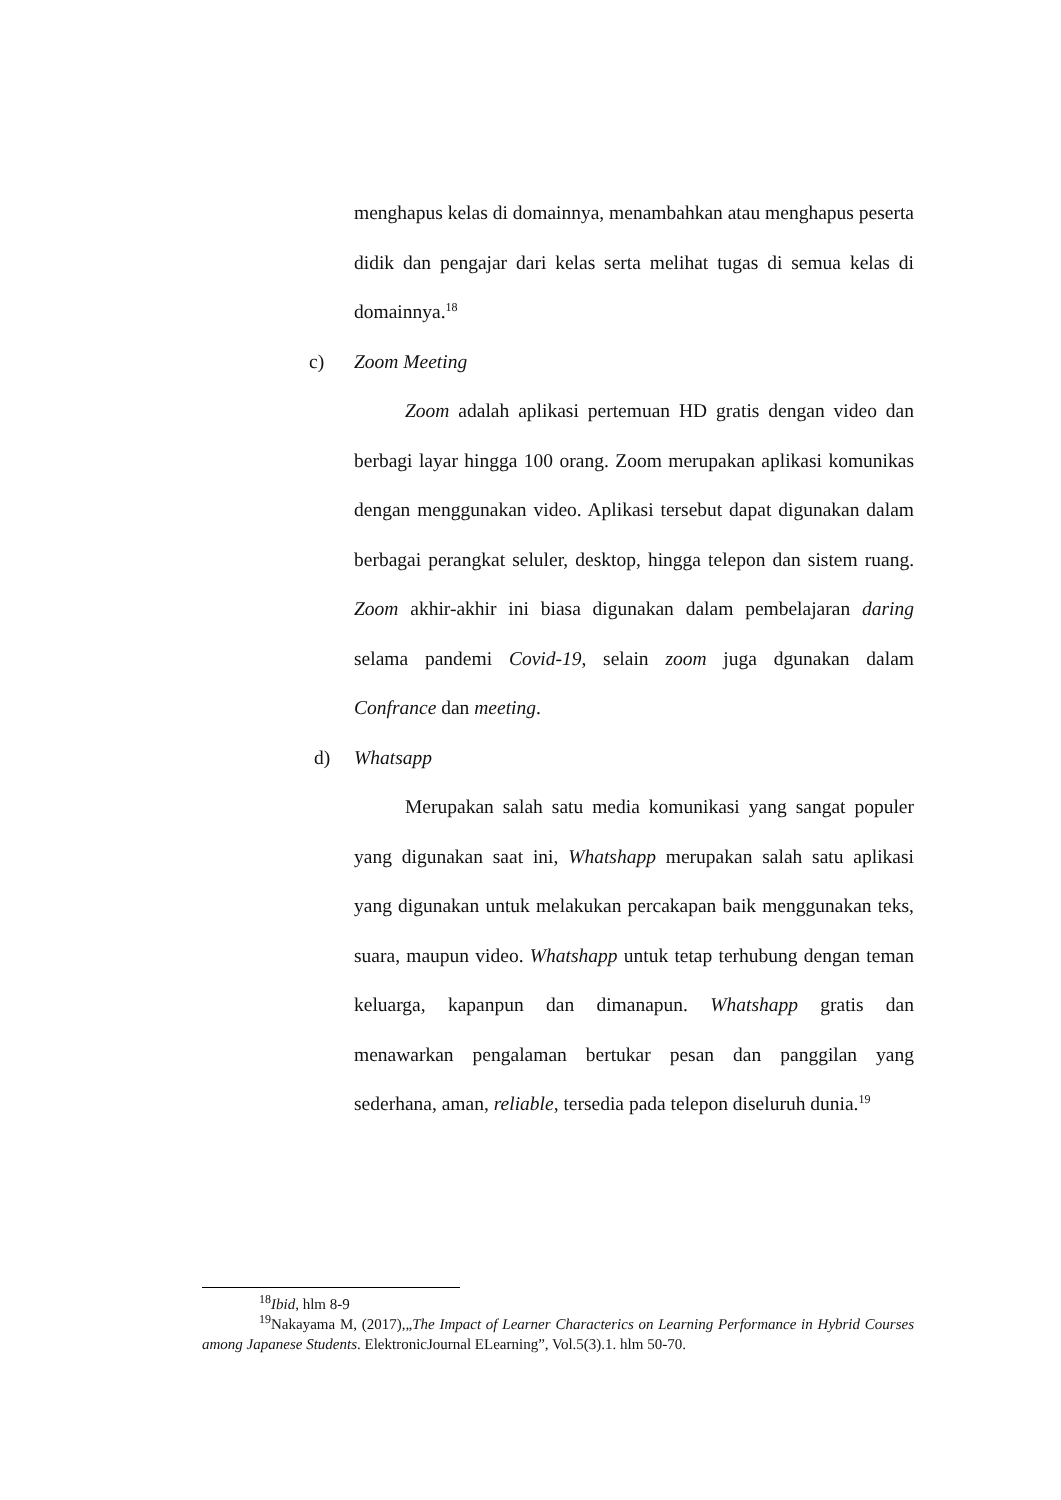menghapus kelas di domainnya, menambahkan atau menghapus peserta didik dan pengajar dari kelas serta melihat tugas di semua kelas di domainnya.<sup>18</sup>
c) Zoom Meeting
Zoom adalah aplikasi pertemuan HD gratis dengan video dan berbagi layar hingga 100 orang. Zoom merupakan aplikasi komunikas dengan menggunakan video. Aplikasi tersebut dapat digunakan dalam berbagai perangkat seluler, desktop, hingga telepon dan sistem ruang. Zoom akhir-akhir ini biasa digunakan dalam pembelajaran daring selama pandemi Covid-19, selain zoom juga dgunakan dalam Confrance dan meeting.
d) Whatsapp
Merupakan salah satu media komunikasi yang sangat populer yang digunakan saat ini, Whatshapp merupakan salah satu aplikasi yang digunakan untuk melakukan percakapan baik menggunakan teks, suara, maupun video. Whatshapp untuk tetap terhubung dengan teman keluarga, kapanpun dan dimanapun. Whatshapp gratis dan menawarkan pengalaman bertukar pesan dan panggilan yang sederhana, aman, reliable, tersedia pada telepon diseluruh dunia.<sup>19</sup>
<sup>18</sup> Ibid, hlm 8-9
<sup>19</sup> Nakayama M, (2017),„The Impact of Learner Characterics on Learning Performance in Hybrid Courses among Japanese Students. ElektronicJournal ELearning”, Vol.5(3).1. hlm 50-70.